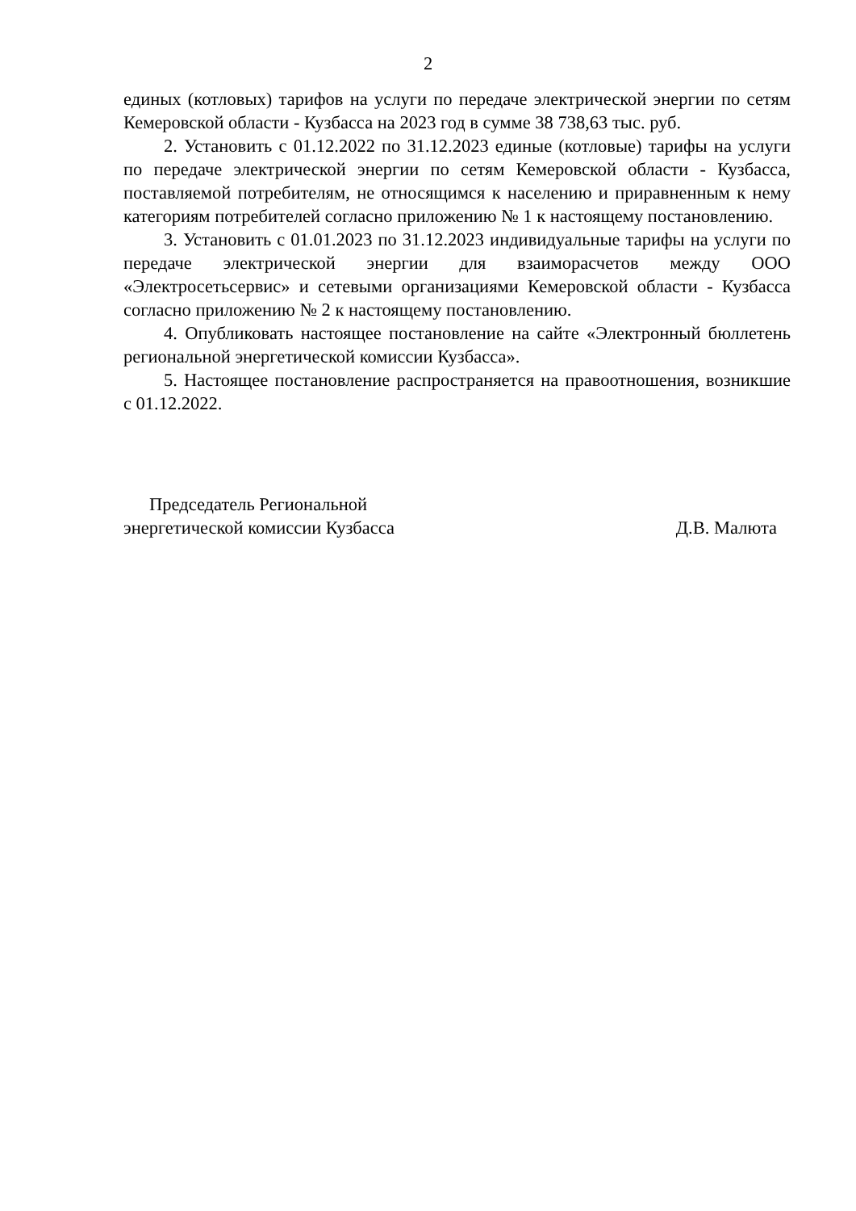2
единых (котловых) тарифов на услуги по передаче электрической энергии по сетям Кемеровской области - Кузбасса на 2023 год в сумме 38 738,63 тыс. руб.
2. Установить с 01.12.2022 по 31.12.2023 единые (котловые) тарифы на услуги по передаче электрической энергии по сетям Кемеровской области - Кузбасса, поставляемой потребителям, не относящимся к населению и приравненным к нему категориям потребителей согласно приложению № 1 к настоящему постановлению.
3. Установить с 01.01.2023 по 31.12.2023 индивидуальные тарифы на услуги по передаче электрической энергии для взаиморасчетов между ООО «Электросетьсервис» и сетевыми организациями Кемеровской области - Кузбасса согласно приложению № 2 к настоящему постановлению.
4. Опубликовать настоящее постановление на сайте «Электронный бюллетень региональной энергетической комиссии Кузбасса».
5. Настоящее постановление распространяется на правоотношения, возникшие с 01.12.2022.
Председатель Региональной
энергетической комиссии Кузбасса
Д.В. Малюта